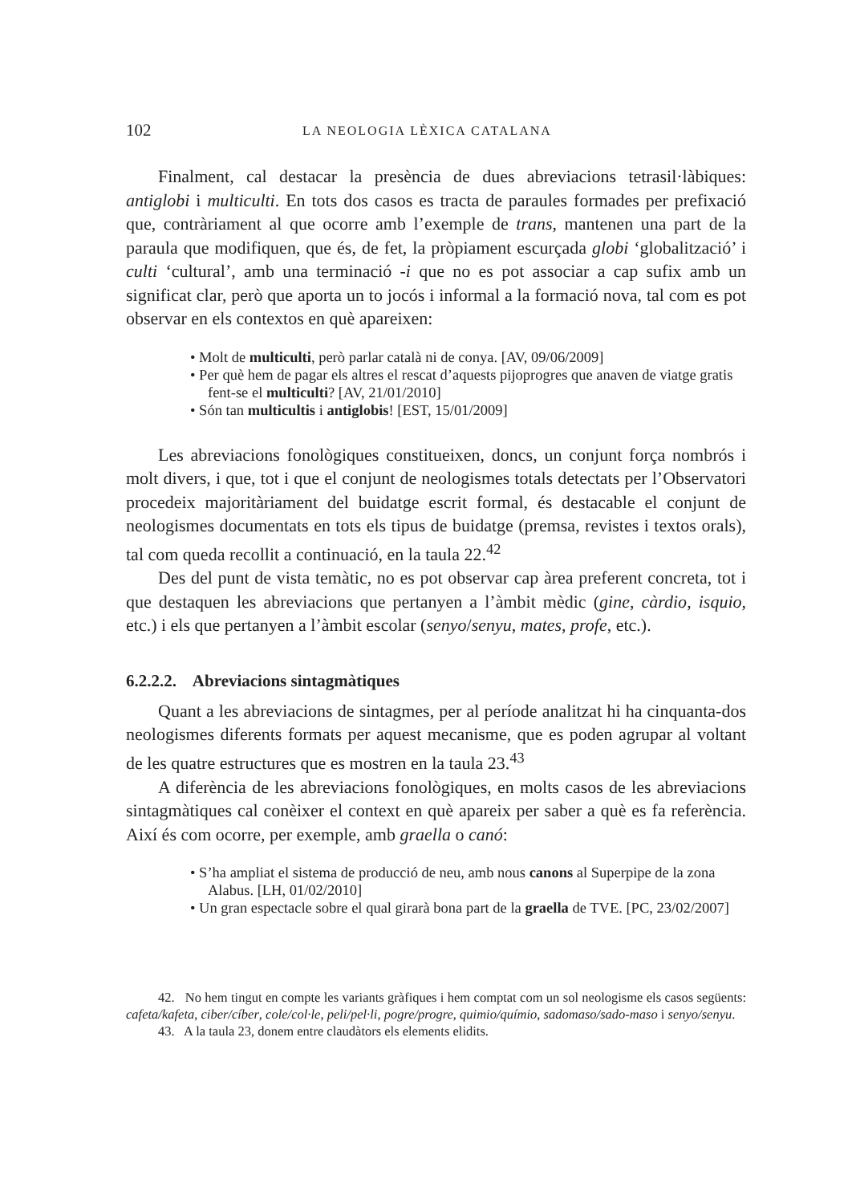102 LA NEOLOGIA LÈXICA CATALANA
Finalment, cal destacar la presència de dues abreviacions tetrasil·làbiques: antiglobi i multiculti. En tots dos casos es tracta de paraules formades per prefixació que, contràriament al que ocorre amb l’exemple de trans, mantenen una part de la paraula que modifiquen, que és, de fet, la pròpiament escurçada globi ‘globalització’ i culti ‘cultural’, amb una terminació -i que no es pot associar a cap sufix amb un significat clar, però que aporta un to jocós i informal a la formació nova, tal com es pot observar en els contextos en què apareixen:
• Molt de multiculti, però parlar català ni de conya. [AV, 09/06/2009]
• Per què hem de pagar els altres el rescat d’aquests pijoprogres que anaven de viatge gratis fent-se el multiculti? [AV, 21/01/2010]
• Són tan multicultis i antiglobis! [EST, 15/01/2009]
Les abreviacions fonològiques constitueixen, doncs, un conjunt força nombrós i molt divers, i que, tot i que el conjunt de neologismes totals detectats per l’Observatori procedeix majoritàriament del buidatge escrit formal, és destacable el conjunt de neologismes documentats en tots els tipus de buidatge (premsa, revistes i textos orals), tal com queda recollit a continuació, en la taula 22.<sup>42</sup>
Des del punt de vista temàtic, no es pot observar cap àrea preferent concreta, tot i que destaquen les abreviacions que pertanyen a l’àmbit mèdic (gine, càrdio, isquio, etc.) i els que pertanyen a l’àmbit escolar (senyo/senyu, mates, profe, etc.).
6.2.2.2. Abreviacions sintagmàtiques
Quant a les abreviacions de sintagmes, per al període analitzat hi ha cinquanta-dos neologismes diferents formats per aquest mecanisme, que es poden agrupar al voltant de les quatre estructures que es mostren en la taula 23.<sup>43</sup>
A diferència de les abreviacions fonològiques, en molts casos de les abreviacions sintagmàtiques cal conèixer el context en què apareix per saber a què es fa referència. Així és com ocorre, per exemple, amb graella o canó:
• S’ha ampliat el sistema de producció de neu, amb nous canons al Superpipe de la zona Alabus. [LH, 01/02/2010]
• Un gran espectacle sobre el qual girarà bona part de la graella de TVE. [PC, 23/02/2007]
42. No hem tingut en compte les variants gràfiques i hem comptat com un sol neologisme els casos següents: cafeta/kafeta, ciber/cíber, cole/col·le, peli/pel·li, pogre/progre, quimio/químio, sadomaso/sado-maso i senyo/senyu.
43. A la taula 23, donem entre claudàtors els elements elidits.